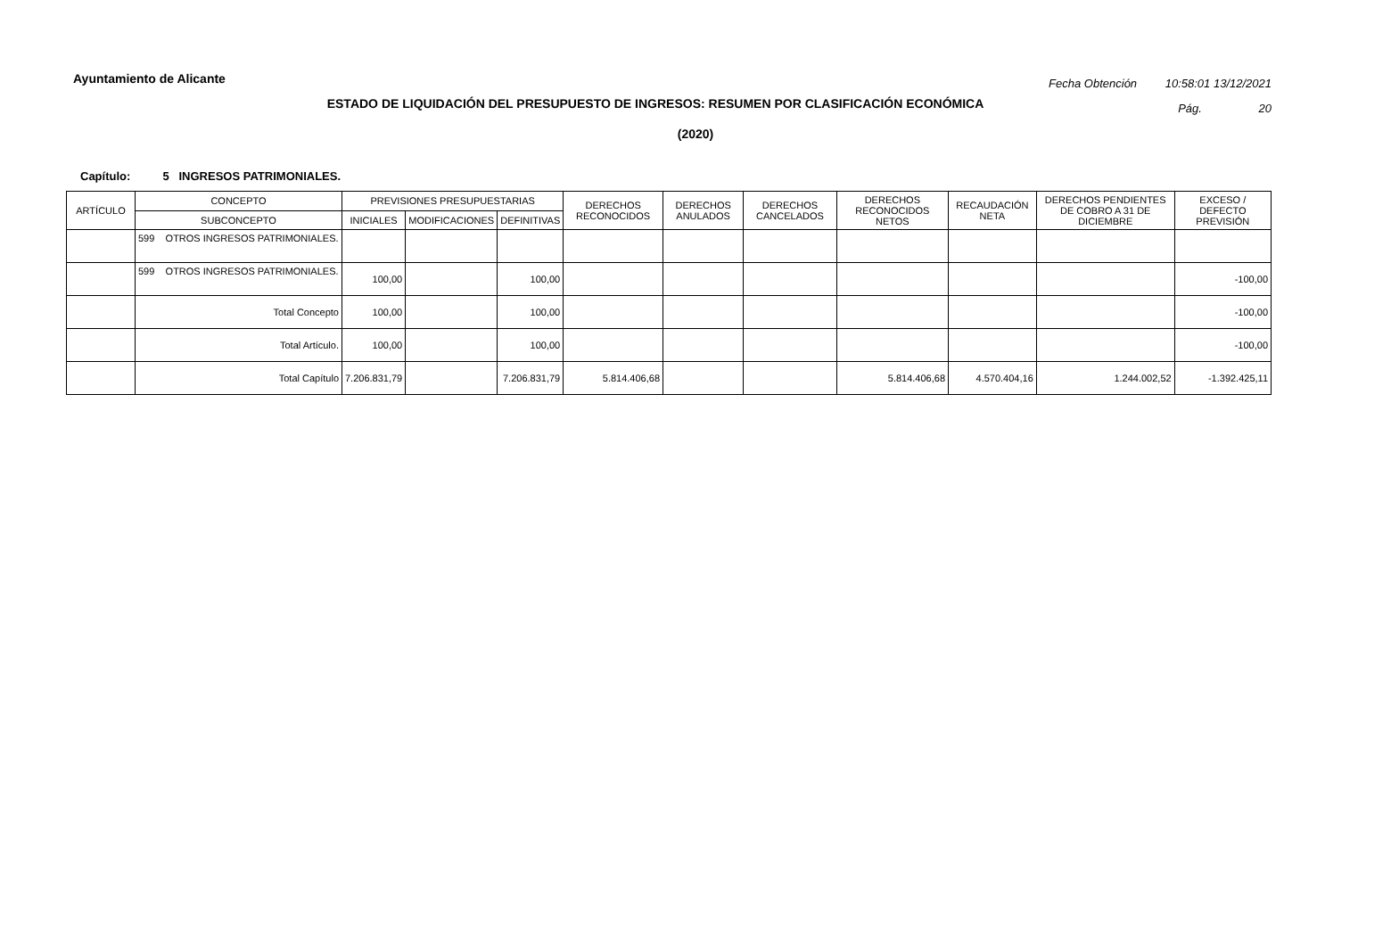Ayuntamiento de Alicante
Fecha Obtención 10:58:01 13/12/2021
Pág. 20
ESTADO DE LIQUIDACIÓN DEL PRESUPUESTO DE INGRESOS: RESUMEN POR CLASIFICACIÓN ECONÓMICA
(2020)
Capítulo: 5 INGRESOS PATRIMONIALES.
| ARTÍCULO | CONCEPTO | PREVISIONES PRESUPUESTARIAS | | | DERECHOS RECONOCIDOS | DERECHOS ANULADOS | DERECHOS CANCELADOS | DERECHOS RECONOCIDOS NETOS | RECAUDACIÓN NETA | DERECHOS PENDIENTES DE COBRO A 31 DE DICIEMBRE | EXCESO / DEFECTO PREVISIÓN |
| --- | --- | --- | --- | --- | --- | --- | --- | --- | --- | --- | --- |
| | SUBCONCEPTO | INICIALES | MODIFICACIONES | DEFINITIVAS | | | | | | | |
| | 599 OTROS INGRESOS PATRIMONIALES. | | | | | | | | | | |
| | 599 OTROS INGRESOS PATRIMONIALES. | 100,00 | | 100,00 | | | | | | | -100,00 |
| | Total Concepto | 100,00 | | 100,00 | | | | | | | -100,00 |
| | Total Artículo. | 100,00 | | 100,00 | | | | | | | -100,00 |
| | Total Capítulo | 7.206.831,79 | | 7.206.831,79 | 5.814.406,68 | | | 5.814.406,68 | 4.570.404,16 | 1.244.002,52 | -1.392.425,11 |